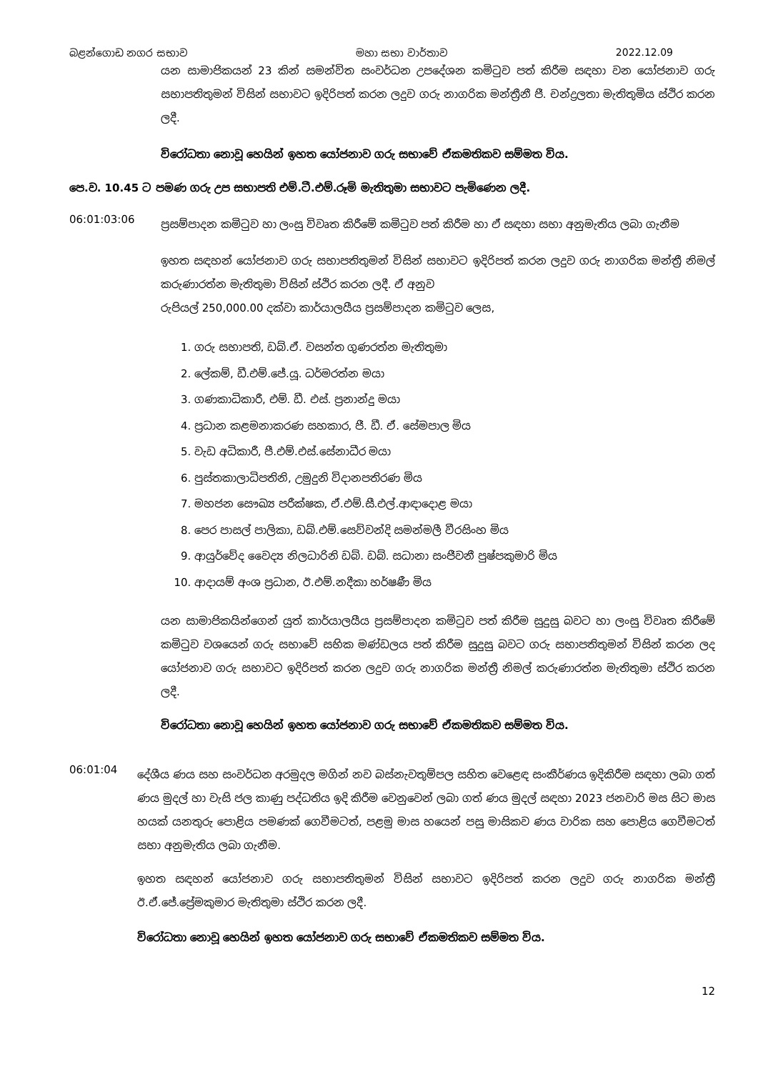බළන්ගොඩ නගර සභාව මහා සභා වාර්තාව 2022.12.09
යන සාමාජිකයන් 23 කින් සමන්විත සංවර්ධන උපදේශන කමිටුව පත් කිරීම සඳහා වන යෝජනාව ගරු සභාපතිතුමන් විසින් සභාවට ඉදිරිපත් කරන ලදුව ගරු නාගරික මන්ත්‍රීනී ජී. චන්ද්‍රලතා මැතිතුමිය ස්ථිර කරන ලදී.
විරෝධතා නොවූ හෙයින් ඉහත යෝජනාව ගරු සභාවේ ඒකමතිකව සම්මත විය.
පෙ.ව. 10.45 ට පමණ ගරු උප සභාපති එම්.ටී.එම්.රූමි මැතිතුමා සභාවට පැමිණෙන ලදී.
06:01:03:06
ප්‍රසම්පාදන කමිටුව හා ලංසු විවෘත කිරීමේ කමිටුව පත් කිරීම හා ඒ සඳහා සභා අනුමැතිය ලබා ගැනීම
ඉහත සඳහන් යෝජනාව ගරු සභාපතිතුමන් විසින් සභාවට ඉදිරිපත් කරන ලදුව ගරු නාගරික මන්ත්‍රී නිමල් කරුණාරත්න මැතිතුමා විසින් ස්ථිර කරන ලදී. ඒ අනුව
රුපියල් 250,000.00 දක්වා කාර්යාලයීය ප්‍රසම්පාදන කමිටුව ලෙස,
1. ගරු සභාපති, ඩබ්.ඒ. වසන්ත ගුණරත්න මැතිතුමා
2. ලේකම්, ඩී.එම්.ජේ.යූ. ධර්මරත්න මයා
3. ගණකාධිකාරී, එම්. ඩී. එස්. ප්‍රනාන්දු මයා
4. ප්‍රධාන කළමනාකරණ සහකාර, ජී. ඩී. ඒ. සේමපාල මිය
5. වැඩ අධිකාරී, පී.එම්.එස්.සේනාධීර මයා
6. පුස්තකාලාධිපතිනි, උමුදුනි විදානපතිරණ මිය
7. මහජන සෞඛ්‍ය පරීක්ෂක, ඒ.එම්.සී.එල්.ආඳාදොළ මයා
8. පෙර පාසල් පාලිකා, ඩබ්.එම්.සෙව්වන්දි සමන්මලී වීරසිංහ මිය
9. ආයුර්වේද වෛද්‍ය නිලධාරිනි ඩබ්. ඩබ්. සධානා සංජීවනී පුෂ්පකුමාරි මිය
10. ආදායම් අංශ ප්‍රධාන, ඊ.එම්.නදීකා හර්ෂණී මිය
යන සාමාජිකයින්ගෙන් යුත් කාර්යාලයීය ප්‍රසම්පාදන කමිටුව පත් කිරීම සුදුසු බවට හා ලංසු විවෘත කිරීමේ කමිටුව වශයෙන් ගරු සභාවේ සභික මණ්ඩලය පත් කිරීම සුදුසු බවට ගරු සභාපතිතුමන් විසින් කරන ලද යෝජනාව ගරු සභාවට ඉදිරිපත් කරන ලදුව ගරු නාගරික මන්ත්‍රී නිමල් කරුණාරත්න මැතිතුමා ස්ථිර කරන ලදී.
විරෝධතා නොවූ හෙයින් ඉහත යෝජනාව ගරු සභාවේ ඒකමතිකව සම්මත විය.
06:01:04
දේශීය ණය සහ සංවර්ධන අරමුදල මගින් නව බස්නැවතුම්පල සහිත වෙළෙඳ සංකීර්ණය ඉදිකිරීම සඳහා ලබා ගත් ණය මුදල් හා වැසි ජල කාණු පද්ධතිය ඉදි කිරීම වෙනුවෙන් ලබා ගත් ණය මුදල් සඳහා 2023 ජනවාරි මස සිට මාස හයක් යනතුරු පොළිය පමණක් ගෙවීමටත්, පළමු මාස හයෙන් පසු මාසිකව ණය වාරික සහ පොළිය ගෙවීමටත් සභා අනුමැතිය ලබා ගැනීම.
ඉහත සඳහන් යෝජනාව ගරු සභාපතිතුමන් විසින් සභාවට ඉදිරිපත් කරන ලදුව ගරු නාගරික මන්ත්‍රී ඊ.ඒ.ජේ.ප්‍රේමකුමාර මැතිතුමා ස්ථිර කරන ලදී.
විරෝධතා නොවූ හෙයින් ඉහත යෝජනාව ගරු සභාවේ ඒකමතිකව සම්මත විය.
12